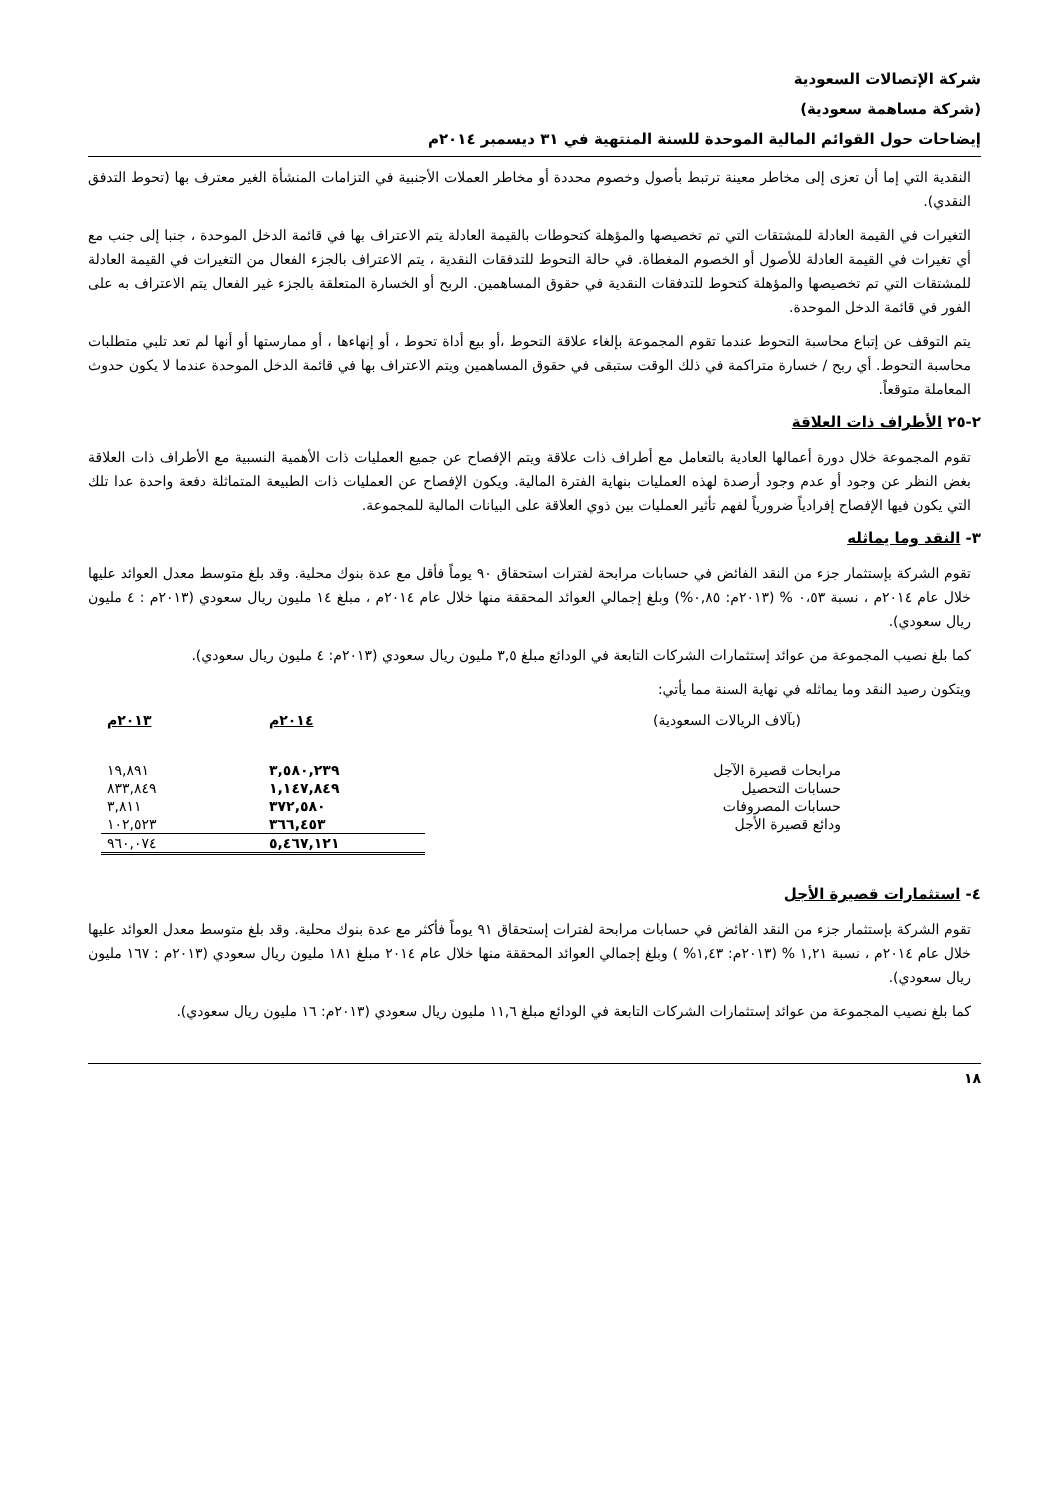شركة الإتصالات السعودية
(شركة مساهمة سعودية)
إيضاحات حول القوائم المالية الموحدة للسنة المنتهية في ٣١ ديسمبر ٢٠١٤م
النقدية التي إما أن تعزى إلى مخاطر معينة ترتبط بأصول وخصوم محددة أو مخاطر العملات الأجنبية في التزامات المنشأة الغير معترف بها (تحوط التدفق النقدي).
التغيرات في القيمة العادلة للمشتقات التي تم تخصيصها والمؤهلة كتحوطات بالقيمة العادلة يتم الاعتراف بها في قائمة الدخل الموحدة ، جنبا إلى جنب مع أي تغيرات في القيمة العادلة للأصول أو الخصوم المغطاة. في حالة التحوط للتدفقات النقدية ، يتم الاعتراف بالجزء الفعال من التغيرات في القيمة العادلة للمشتقات التي تم تخصيصها والمؤهلة كتحوط للتدفقات النقدية في حقوق المساهمين. الربح أو الخسارة المتعلقة بالجزء غير الفعال يتم الاعتراف به على الفور في قائمة الدخل الموحدة.
يتم التوقف عن إتباع محاسبة التحوط عندما تقوم المجموعة بإلغاء علاقة التحوط ،أو بيع أداة تحوط ، أو إنهاءها ، أو ممارستها أو أنها لم تعد تلبي متطلبات محاسبة التحوط. أي ربح / خسارة متراكمة في ذلك الوقت ستبقى في حقوق المساهمين ويتم الاعتراف بها في قائمة الدخل الموحدة عندما لا يكون حدوث المعاملة متوقعاً.
٢-٢٥ الأطراف ذات العلاقة
تقوم المجموعة خلال دورة أعمالها العادية بالتعامل مع أطراف ذات علاقة ويتم الإفصاح عن جميع العمليات ذات الأهمية النسبية مع الأطراف ذات العلاقة بغض النظر عن وجود أو عدم وجود أرصدة لهذه العمليات بنهاية الفترة المالية. ويكون الإفصاح عن العمليات ذات الطبيعة المتماثلة دفعة واحدة عدا تلك التي يكون فيها الإفصاح إفرادياً ضرورياً لفهم تأثير العمليات بين ذوي العلاقة على البيانات المالية للمجموعة.
٣- النقد وما يماثله
تقوم الشركة بإستثمار جزء من النقد الفائض في حسابات مرابحة لفترات استحقاق ٩٠ يوماً فأقل مع عدة بنوك محلية. وقد بلغ متوسط معدل العوائد عليها خلال عام ٢٠١٤م ، نسبة ٠،٥٣ % (٢٠١٣م: ٠,٨٥%) وبلغ إجمالي العوائد المحققة منها خلال عام ٢٠١٤م ، مبلغ ١٤ مليون ريال سعودي (٢٠١٣م : ٤ مليون ريال سعودي).
كما بلغ نصيب المجموعة من عوائد إستثمارات الشركات التابعة في الودائع مبلغ ٣,٥ مليون ريال سعودي (٢٠١٣م: ٤ مليون ريال سعودي).
ويتكون رصيد النقد وما يماثله في نهاية السنة مما يأتي:
| (بآلاف الريالات السعودية) | ٢٠١٤م | ٢٠١٣م |
| --- | --- | --- |
| مرابحات قصيرة الآجل | ٣,٥٨٠,٢٣٩ | ١٩,٨٩١ |
| حسابات التحصيل | ١,١٤٧,٨٤٩ | ٨٣٣,٨٤٩ |
| حسابات المصروفات | ٣٧٢,٥٨٠ | ٣,٨١١ |
| ودائع قصيرة الأجل | ٣٦٦,٤٥٣ | ١٠٢,٥٢٣ |
| | ٥,٤٦٧,١٢١ | ٩٦٠,٠٧٤ |
٤- استثمارات قصيرة الأجل
تقوم الشركة بإستثمار جزء من النقد الفائض في حسابات مرابحة لفترات إستحقاق ٩١ يوماً فأكثر مع عدة بنوك محلية. وقد بلغ متوسط معدل العوائد عليها خلال عام ٢٠١٤م ، نسبة ١,٢١ % (٢٠١٣م: ١,٤٣% ) وبلغ إجمالي العوائد المحققة منها خلال عام ٢٠١٤ مبلغ ١٨١ مليون ريال سعودي (٢٠١٣م : ١٦٧ مليون ريال سعودي).
كما بلغ نصيب المجموعة من عوائد إستثمارات الشركات التابعة في الودائع مبلغ ١١,٦ مليون ريال سعودي (٢٠١٣م: ١٦ مليون ريال سعودي).
١٨